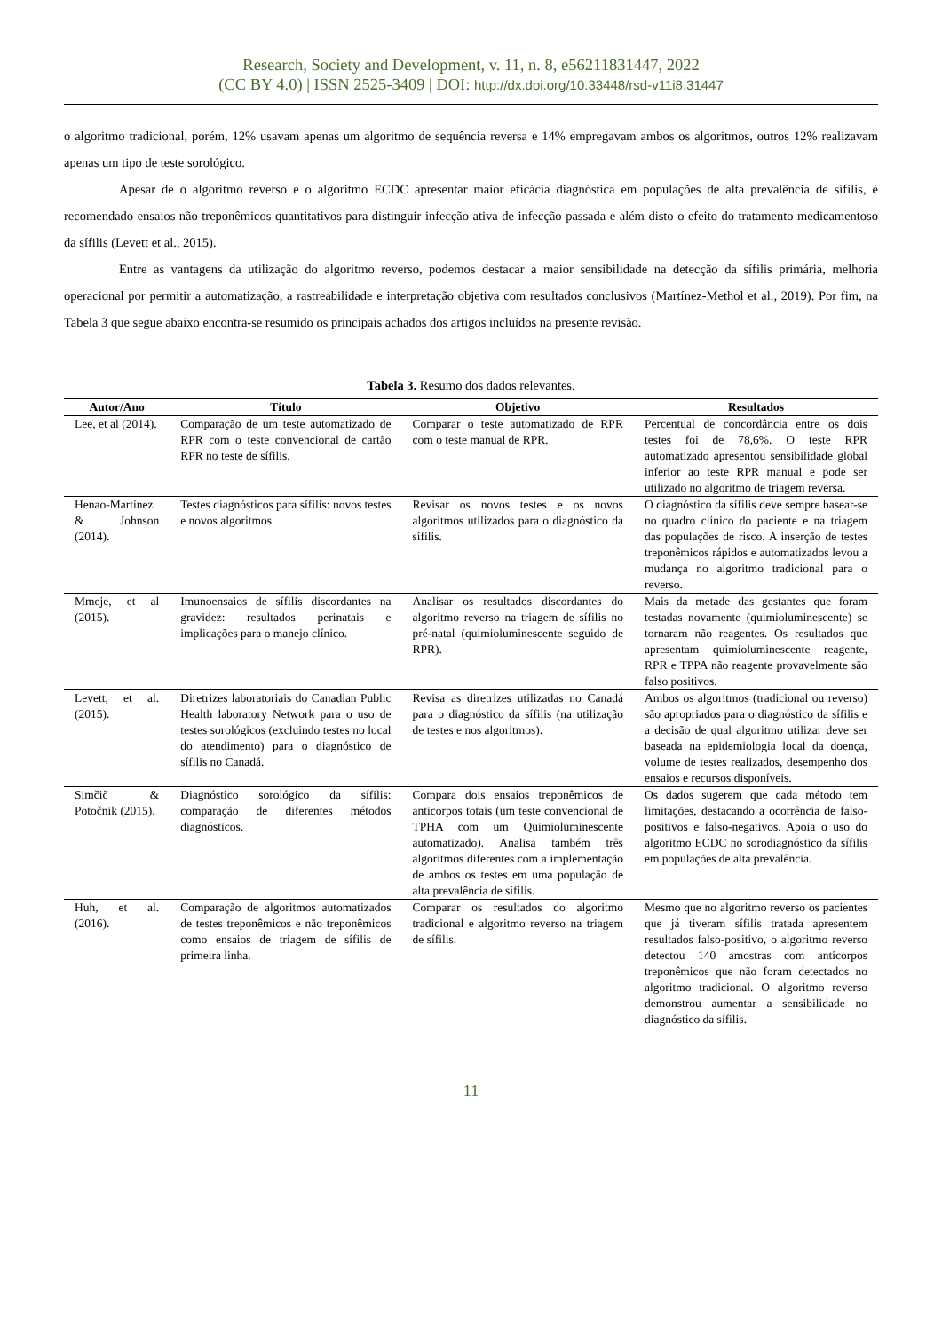Research, Society and Development, v. 11, n. 8, e56211831447, 2022
(CC BY 4.0) | ISSN 2525-3409 | DOI: http://dx.doi.org/10.33448/rsd-v11i8.31447
o algoritmo tradicional, porém, 12% usavam apenas um algoritmo de sequência reversa e 14% empregavam ambos os algoritmos, outros 12% realizavam apenas um tipo de teste sorológico.
Apesar de o algoritmo reverso e o algoritmo ECDC apresentar maior eficácia diagnóstica em populações de alta prevalência de sífilis, é recomendado ensaios não treponêmicos quantitativos para distinguir infecção ativa de infecção passada e além disto o efeito do tratamento medicamentoso da sífilis (Levett et al., 2015).
Entre as vantagens da utilização do algoritmo reverso, podemos destacar a maior sensibilidade na detecção da sífilis primária, melhoria operacional por permitir a automatização, a rastreabilidade e interpretação objetiva com resultados conclusivos (Martínez-Methol et al., 2019). Por fim, na Tabela 3 que segue abaixo encontra-se resumido os principais achados dos artigos incluídos na presente revisão.
Tabela 3. Resumo dos dados relevantes.
| Autor/Ano | Título | Objetivo | Resultados |
| --- | --- | --- | --- |
| Lee, et al (2014). | Comparação de um teste automatizado de RPR com o teste convencional de cartão RPR no teste de sífilis. | Comparar o teste automatizado de RPR com o teste manual de RPR. | Percentual de concordância entre os dois testes foi de 78,6%. O teste RPR automatizado apresentou sensibilidade global inferior ao teste RPR manual e pode ser utilizado no algoritmo de triagem reversa. |
| Henao-Martínez & Johnson (2014). | Testes diagnósticos para sífilis: novos testes e novos algoritmos. | Revisar os novos testes e os novos algoritmos utilizados para o diagnóstico da sífilis. | O diagnóstico da sífilis deve sempre basear-se no quadro clínico do paciente e na triagem das populações de risco. A inserção de testes treponêmicos rápidos e automatizados levou a mudança no algoritmo tradicional para o reverso. |
| Mmeje, et al (2015). | Imunoensaios de sífilis discordantes na gravidez: resultados perinatais e implicações para o manejo clínico. | Analisar os resultados discordantes do algoritmo reverso na triagem de sífilis no pré-natal (quimioluminescente seguido de RPR). | Mais da metade das gestantes que foram testadas novamente (quimioluminescente) se tornaram não reagentes. Os resultados que apresentam quimioluminescente reagente, RPR e TPPA não reagente provavelmente são falso positivos. |
| Levett, et al. (2015). | Diretrizes laboratoriais do Canadian Public Health laboratory Network para o uso de testes sorológicos (excluindo testes no local do atendimento) para o diagnóstico de sífilis no Canadá. | Revisa as diretrizes utilizadas no Canadá para o diagnóstico da sífilis (na utilização de testes e nos algoritmos). | Ambos os algoritmos (tradicional ou reverso) são apropriados para o diagnóstico da sífilis e a decisão de qual algoritmo utilizar deve ser baseada na epidemiologia local da doença, volume de testes realizados, desempenho dos ensaios e recursos disponíveis. |
| Simčič & Potočnik (2015). | Diagnóstico sorológico da sífilis: comparação de diferentes métodos diagnósticos. | Compara dois ensaios treponêmicos de anticorpos totais (um teste convencional de TPHA com um Quimioluminescente automatizado). Analisa também três algoritmos diferentes com a implementação de ambos os testes em uma população de alta prevalência de sífilis. | Os dados sugerem que cada método tem limitações, destacando a ocorrência de falso-positivos e falso-negativos. Apoia o uso do algoritmo ECDC no sorodiagnóstico da sífilis em populações de alta prevalência. |
| Huh, et al. (2016). | Comparação de algoritmos automatizados de testes treponêmicos e não treponêmicos como ensaios de triagem de sífilis de primeira linha. | Comparar os resultados do algoritmo tradicional e algoritmo reverso na triagem de sífilis. | Mesmo que no algoritmo reverso os pacientes que já tiveram sífilis tratada apresentem resultados falso-positivo, o algoritmo reverso detectou 140 amostras com anticorpos treponêmicos que não foram detectados no algoritmo tradicional. O algoritmo reverso demonstrou aumentar a sensibilidade no diagnóstico da sífilis. |
11